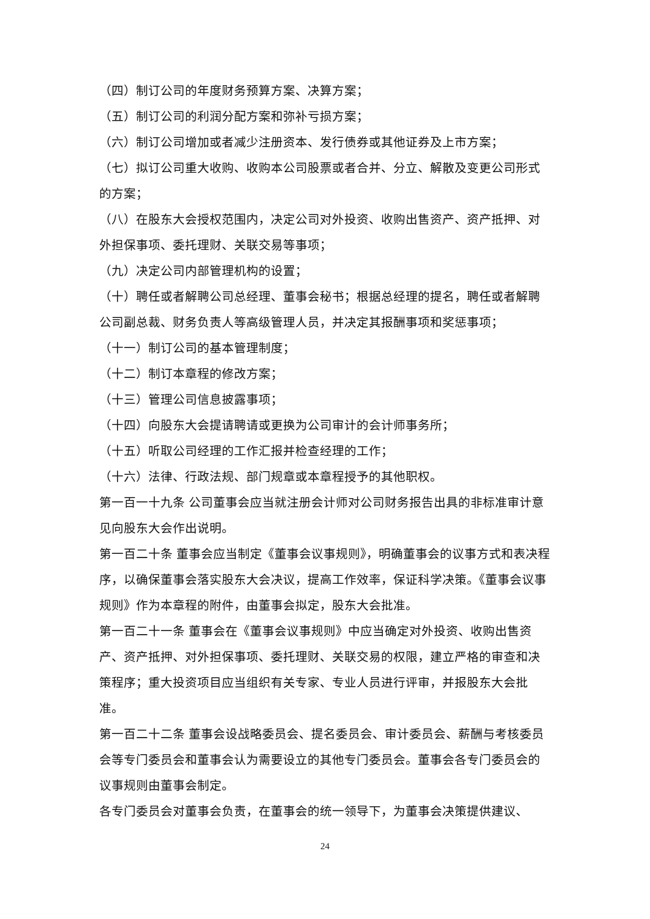（四）制订公司的年度财务预算方案、决算方案；
（五）制订公司的利润分配方案和弥补亏损方案；
（六）制订公司增加或者减少注册资本、发行债券或其他证券及上市方案；
（七）拟订公司重大收购、收购本公司股票或者合并、分立、解散及变更公司形式的方案；
（八）在股东大会授权范围内，决定公司对外投资、收购出售资产、资产抵押、对外担保事项、委托理财、关联交易等事项；
（九）决定公司内部管理机构的设置；
（十）聘任或者解聘公司总经理、董事会秘书；根据总经理的提名，聘任或者解聘公司副总裁、财务负责人等高级管理人员，并决定其报酬事项和奖惩事项；
（十一）制订公司的基本管理制度；
（十二）制订本章程的修改方案；
（十三）管理公司信息披露事项；
（十四）向股东大会提请聘请或更换为公司审计的会计师事务所；
（十五）听取公司经理的工作汇报并检查经理的工作；
（十六）法律、行政法规、部门规章或本章程授予的其他职权。
第一百一十九条 公司董事会应当就注册会计师对公司财务报告出具的非标准审计意见向股东大会作出说明。
第一百二十条 董事会应当制定《董事会议事规则》，明确董事会的议事方式和表决程序，以确保董事会落实股东大会决议，提高工作效率，保证科学决策。《董事会议事规则》作为本章程的附件，由董事会拟定，股东大会批准。
第一百二十一条 董事会在《董事会议事规则》中应当确定对外投资、收购出售资产、资产抵押、对外担保事项、委托理财、关联交易的权限，建立严格的审查和决策程序；重大投资项目应当组织有关专家、专业人员进行评审，并报股东大会批准。
第一百二十二条 董事会设战略委员会、提名委员会、审计委员会、薪酬与考核委员会等专门委员会和董事会认为需要设立的其他专门委员会。董事会各专门委员会的议事规则由董事会制定。
各专门委员会对董事会负责，在董事会的统一领导下，为董事会决策提供建议、
24